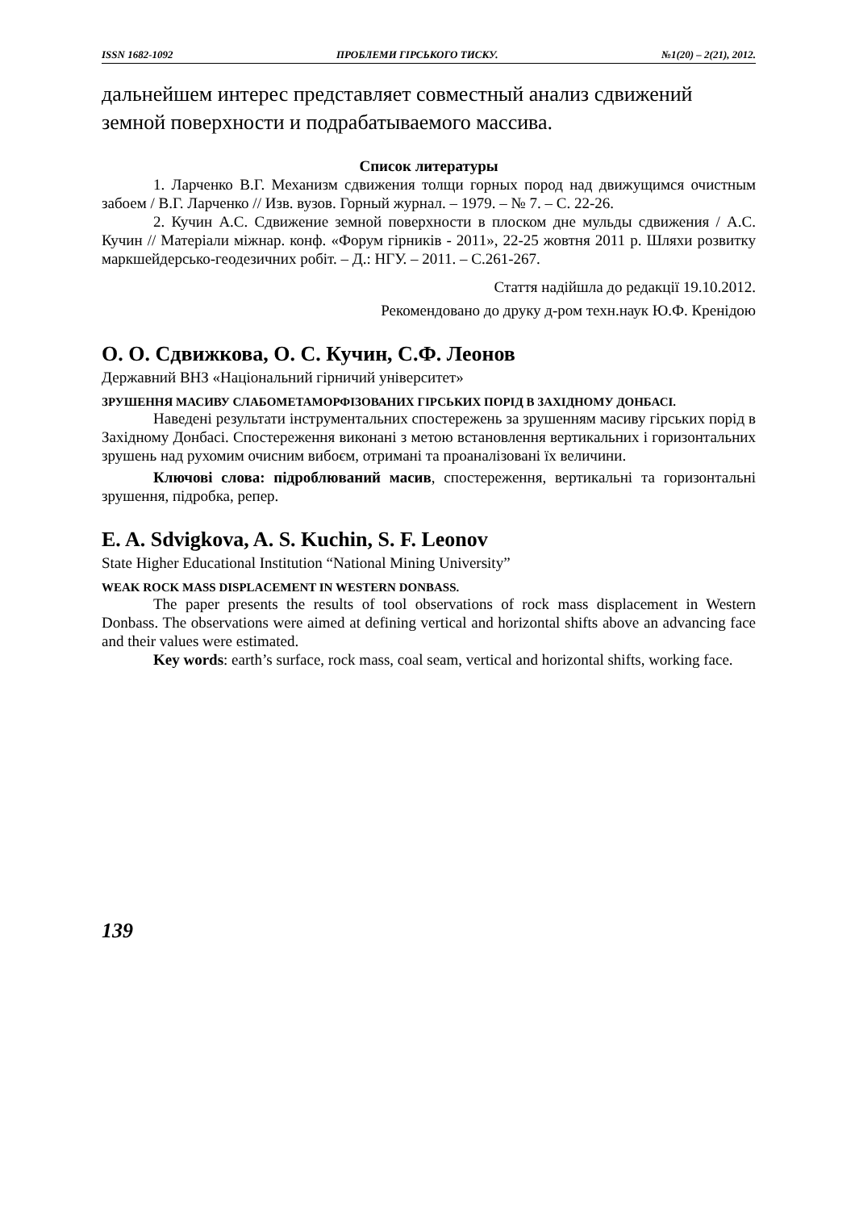ISSN 1682-1092 ПРОБЛЕМИ ГІРСЬКОГО ТИСКУ. №1(20) – 2(21), 2012.
дальнейшем интерес представляет совместный анализ сдвижений земной поверхности и подрабатываемого массива.
Список литературы
1. Ларченко В.Г. Механизм сдвижения толщи горных пород над движущимся очистным забоем / В.Г. Ларченко // Изв. вузов. Горный журнал. – 1979. – № 7. – С. 22-26.
2. Кучин А.С. Сдвижение земной поверхности в плоском дне мульды сдвижения / А.С. Кучин // Матеріали міжнар. конф. «Форум гірників - 2011», 22-25 жовтня 2011 р. Шляхи розвитку маркшейдерсько-геодезичних робіт. – Д.: НГУ. – 2011. – С.261-267.
Стаття надійшла до редакції 19.10.2012.
Рекомендовано до друку д-ром техн.наук Ю.Ф. Кренідою
О. О. Сдвижкова, О. С. Кучин, С.Ф. Леонов
Державний ВНЗ «Національний гірничий університет»
ЗРУШЕННЯ МАСИВУ СЛАБОМЕТАМОРФІЗОВАНИХ ГІРСЬКИХ ПОРІД В ЗАХІДНОМУ ДОНБАСІ.
Наведені результати інструментальних спостережень за зрушенням масиву гірських порід в Західному Донбасі. Спостереження виконані з метою встановлення вертикальних і горизонтальних зрушень над рухомим очисним вибоєм, отримані та проаналізовані їх величини.
Ключові слова: підроблюваний масив, спостереження, вертикальні та горизонтальні зрушення, підробка, репер.
E. A. Sdvigkova, A. S. Kuchin, S. F. Leonov
State Higher Educational Institution “National Mining University”
WEAK ROCK MASS DISPLACEMENT IN WESTERN DONBASS.
The paper presents the results of tool observations of rock mass displacement in Western Donbass. The observations were aimed at defining vertical and horizontal shifts above an advancing face and their values were estimated.
Key words: earth’s surface, rock mass, coal seam, vertical and horizontal shifts, working face.
139